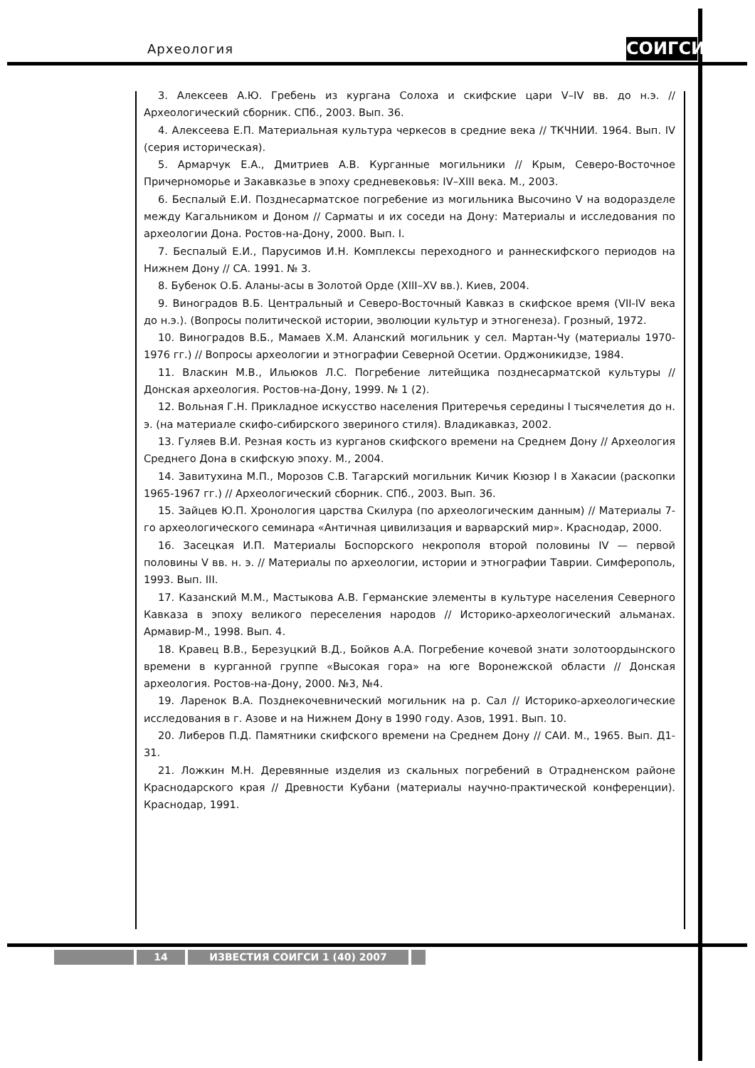Археология СОИГСИ
3. Алексеев А.Ю. Гребень из кургана Солоха и скифские цари V–IV вв. до н.э. // Археологический сборник. СПб., 2003. Вып. 36.
4. Алексеева Е.П. Материальная культура черкесов в средние века // ТКЧНИИ. 1964. Вып. IV (серия историческая).
5. Армарчук Е.А., Дмитриев А.В. Курганные могильники // Крым, Северо-Восточное Причерноморье и Закавказье в эпоху средневековья: IV–XIII века. М., 2003.
6. Беспалый Е.И. Позднесарматское погребение из могильника Высочино V на водоразделе между Кагальником и Доном // Сарматы и их соседи на Дону: Материалы и исследования по археологии Дона. Ростов-на-Дону, 2000. Вып. I.
7. Беспалый Е.И., Парусимов И.Н. Комплексы переходного и раннескифского периодов на Нижнем Дону // СА. 1991. № 3.
8. Бубенок О.Б. Аланы-асы в Золотой Орде (XIII–XV вв.). Киев, 2004.
9. Виноградов В.Б. Центральный и Северо-Восточный Кавказ в скифское время (VII-IV века до н.э.). (Вопросы политической истории, эволюции культур и этногенеза). Грозный, 1972.
10. Виноградов В.Б., Мамаев Х.М. Аланский могильник у сел. Мартан-Чу (материалы 1970-1976 гг.) // Вопросы археологии и этнографии Северной Осетии. Орджоникидзе, 1984.
11. Власкин М.В., Ильюков Л.С. Погребение литейщика позднесарматской культуры // Донская археология. Ростов-на-Дону, 1999. № 1 (2).
12. Вольная Г.Н. Прикладное искусство населения Притеречья середины I тысячелетия до н. э. (на материале скифо-сибирского звериного стиля). Владикавказ, 2002.
13. Гуляев В.И. Резная кость из курганов скифского времени на Среднем Дону // Археология Среднего Дона в скифскую эпоху. М., 2004.
14. Завитухина М.П., Морозов С.В. Тагарский могильник Кичик Кюзюр I в Хакасии (раскопки 1965-1967 гг.) // Археологический сборник. СПб., 2003. Вып. 36.
15. Зайцев Ю.П. Хронология царства Скилура (по археологическим данным) // Материалы 7-го археологического семинара «Античная цивилизация и варварский мир». Краснодар, 2000.
16. Засецкая И.П. Материалы Боспорского некрополя второй половины IV — первой половины V вв. н. э. // Материалы по археологии, истории и этнографии Таврии. Симферополь, 1993. Вып. III.
17. Казанский М.М., Мастыкова А.В. Германские элементы в культуре населения Северного Кавказа в эпоху великого переселения народов // Историко-археологический альманах. Армавир-М., 1998. Вып. 4.
18. Кравец В.В., Березуцкий В.Д., Бойков А.А. Погребение кочевой знати золотоордынского времени в курганной группе «Высокая гора» на юге Воронежской области // Донская археология. Ростов-на-Дону, 2000. №3, №4.
19. Ларенок В.А. Позднекочевнический могильник на р. Сал // Историко-археологические исследования в г. Азове и на Нижнем Дону в 1990 году. Азов, 1991. Вып. 10.
20. Либеров П.Д. Памятники скифского времени на Среднем Дону // САИ. М., 1965. Вып. Д1-31.
21. Ложкин М.Н. Деревянные изделия из скальных погребений в Отрадненском районе Краснодарского края // Древности Кубани (материалы научно-практической конференции). Краснодар, 1991.
14 ИЗВЕСТИЯ СОИГСИ 1 (40) 2007